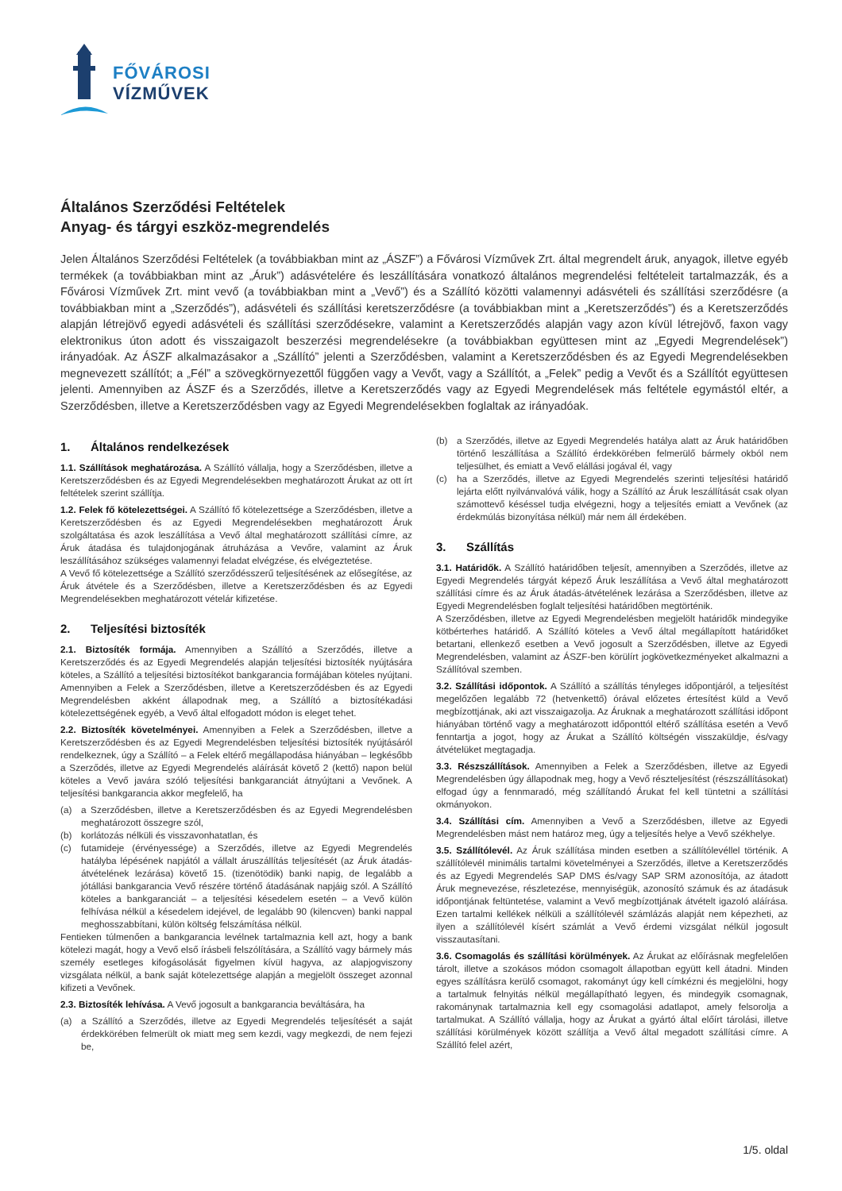FŐVÁROSI
VÍZMŰVEK
Általános Szerződési Feltételek
Anyag- és tárgyi eszköz-megrendelés
Jelen Általános Szerződési Feltételek (a továbbiakban mint az „ÁSZF”) a Fővárosi Vízművek Zrt. által megrendelt áruk, anyagok, illetve egyéb termékek (a továbbiakban mint az „Áruk”) adásvételére és leszállítására vonatkozó általános megrendelési feltételeit tartalmazzák, és a Fővárosi Vízművek Zrt. mint vevő (a továbbiakban mint a „Vevő”) és a Szállító közötti valamennyi adásvételi és szállítási szerződésre (a továbbiakban mint a „Szerződés”), adásvételi és szállítási keretszerződésre (a továbbiakban mint a „Keretszerződés”) és a Keretszerződés alapján létrejövő egyedi adásvételi és szállítási szerződésekre, valamint a Keretszerződés alapján vagy azon kívül létrejövő, faxon vagy elektronikus úton adott és visszaigazolt beszerzési megrendelésekre (a továbbiakban együttesen mint az „Egyedi Megrendelések”) irányadóak. Az ÁSZF alkalmazásakor a „Szállító” jelenti a Szerződésben, valamint a Keretszerződésben és az Egyedi Megrendelésekben megnevezett szállítót; a „Fél” a szövegkörnyezettől függően vagy a Vevőt, vagy a Szállítót, a „Felek” pedig a Vevőt és a Szállítót együttesen jelenti. Amennyiben az ÁSZF és a Szerződés, illetve a Keretszerződés vagy az Egyedi Megrendelések más feltétele egymástól eltér, a Szerződésben, illetve a Keretszerződésben vagy az Egyedi Megrendelésekben foglaltak az irányadóak.
1. Általános rendelkezések
1.1. Szállítások meghatározása. A Szállító vállalja, hogy a Szerződésben, illetve a Keretszerződésben és az Egyedi Megrendelésekben meghatározott Árukat az ott írt feltételek szerint szállítja.
1.2. Felek fő kötelezettségei. A Szállító fő kötelezettsége a Szerződésben, illetve a Keretszerződésben és az Egyedi Megrendelésekben meghatározott Áruk szolgáltatása és azok leszállítása a Vevő által meghatározott szállítási címre, az Áruk átadása és tulajdonjogának átruházása a Vevőre, valamint az Áruk leszállításához szükséges valamennyi feladat elvégzése, és elvégeztetése.
A Vevő fő kötelezettsége a Szállító szerződésszerű teljesítésének az elősegítése, az Áruk átvétele és a Szerződésben, illetve a Keretszerződésben és az Egyedi Megrendelésekben meghatározott vételár kifizetése.
2. Teljesítési biztosíték
2.1. Biztosíték formája. Amennyiben a Szállító a Szerződés, illetve a Keretszerződés és az Egyedi Megrendelés alapján teljesítési biztosíték nyújtására köteles, a Szállító a teljesítési biztosítékot bankgarancia formájában köteles nyújtani. Amennyiben a Felek a Szerződésben, illetve a Keretszerződésben és az Egyedi Megrendelésben akként állapodnak meg, a Szállító a biztosítékadási kötelezettségének egyéb, a Vevő által elfogadott módon is eleget tehet.
2.2. Biztosíték követelményei. Amennyiben a Felek a Szerződésben, illetve a Keretszerződésben és az Egyedi Megrendelésben teljesítési biztosíték nyújtásáról rendelkeznek, úgy a Szállító – a Felek eltérő megállapodása hiányában – legkésőbb a Szerződés, illetve az Egyedi Megrendelés aláírását követő 2 (kettő) napon belül köteles a Vevő javára szóló teljesítési bankgaranciát átnyújtani a Vevőnek. A teljesítési bankgarancia akkor megfelelő, ha
(a) a Szerződésben, illetve a Keretszerződésben és az Egyedi Megrendelésben meghatározott összegre szól,
(b) korlátozás nélküli és visszavonhatatlan, és
(c) futamideje (érvényessége) a Szerződés, illetve az Egyedi Megrendelés hatályba lépésének napjától a vállalt áruszállítás teljesítését (az Áruk átadás-átvételének lezárása) követő 15. (tizenötödik) banki napig, de legalább a jótállási bankgarancia Vevő részére történő átadásának napjáig szól. A Szállító köteles a bankgaranciát – a teljesítési késedelem esetén – a Vevő külön felhívása nélkül a késedelem idejével, de legalább 90 (kilencven) banki nappal meghosszabbítani, külön költség felszámítása nélkül.
Fentieken túlmenően a bankgarancia levélnek tartalmaznia kell azt, hogy a bank kötelezi magát, hogy a Vevő első írásbeli felszólítására, a Szállító vagy bármely más személy esetleges kifogásolását figyelmen kívül hagyva, az alapjogviszony vizsgálata nélkül, a bank saját kötelezettsége alapján a megjelölt összeget azonnal kifizeti a Vevőnek.
2.3. Biztosíték lehívása. A Vevő jogosult a bankgarancia beváltására, ha
(a) a Szállító a Szerződés, illetve az Egyedi Megrendelés teljesítését a saját érdekkörében felmerült ok miatt meg sem kezdi, vagy megkezdi, de nem fejezi be,
(b) a Szerződés, illetve az Egyedi Megrendelés hatálya alatt az Áruk határidőben történő leszállítása a Szállító érdekkörében felmerülő bármely okból nem teljesülhet, és emiatt a Vevő elállási jogával él, vagy
(c) ha a Szerződés, illetve az Egyedi Megrendelés szerinti teljesítési határidő lejárta előtt nyilvánvalóvá válik, hogy a Szállító az Áruk leszállítását csak olyan számottevő késéssel tudja elvégezni, hogy a teljesítés emiatt a Vevőnek (az érdekmúlás bizonyítása nélkül) már nem áll érdekében.
3. Szállítás
3.1. Határidők. A Szállító határidőben teljesít, amennyiben a Szerződés, illetve az Egyedi Megrendelés tárgyát képező Áruk leszállítása a Vevő által meghatározott szállítási címre és az Áruk átadás-átvételének lezárása a Szerződésben, illetve az Egyedi Megrendelésben foglalt teljesítési határidőben megtörténik.
A Szerződésben, illetve az Egyedi Megrendelésben megjelölt határidők mindegyike kötbérterhes határidő. A Szállító köteles a Vevő által megállapított határidőket betartani, ellenkező esetben a Vevő jogosult a Szerződésben, illetve az Egyedi Megrendelésben, valamint az ÁSZF-ben körülírt jogkövetkezményeket alkalmazni a Szállítóval szemben.
3.2. Szállítási időpontok. A Szállító a szállítás tényleges időpontjáról, a teljesítést megelőzően legalább 72 (hetvenkettő) órával előzetes értesítést küld a Vevő megbízottjának, aki azt visszaigazolja. Az Áruknak a meghatározott szállítási időpont hiányában történő vagy a meghatározott időponttól eltérő szállítása esetén a Vevő fenntartja a jogot, hogy az Árukat a Szállító költségén visszaküldje, és/vagy átvételüket megtagadja.
3.3. Részszállítások. Amennyiben a Felek a Szerződésben, illetve az Egyedi Megrendelésben úgy állapodnak meg, hogy a Vevő részteljesítést (részszállításokat) elfogad úgy a fennmaradó, még szállítandó Árukat fel kell tüntetni a szállítási okmányokon.
3.4. Szállítási cím. Amennyiben a Vevő a Szerződésben, illetve az Egyedi Megrendelésben mást nem határoz meg, úgy a teljesítés helye a Vevő székhelye.
3.5. Szállítólevél. Az Áruk szállítása minden esetben a szállítólevéllel történik. A szállítólevél minimális tartalmi követelményei a Szerződés, illetve a Keretszerződés és az Egyedi Megrendelés SAP DMS és/vagy SAP SRM azonosítója, az átadott Áruk megnevezése, részletezése, mennyiségük, azonosító számuk és az átadásuk időpontjának feltüntetése, valamint a Vevő megbízottjának átvételt igazoló aláírása. Ezen tartalmi kellékek nélküli a szállítólevél számlázás alapját nem képezheti, az ilyen a szállítólevél kísért számlát a Vevő érdemi vizsgálat nélkül jogosult visszautasítani.
3.6. Csomagolás és szállítási körülmények. Az Árukat az előírásnak megfelelően tárolt, illetve a szokásos módon csomagolt állapotban együtt kell átadni. Minden egyes szállításra kerülő csomagot, rakományt úgy kell címkézni és megjelölni, hogy a tartalmuk felnyitás nélkül megállapítható legyen, és mindegyik csomagnak, rakománynak tartalmaznia kell egy csomagolási adatlapot, amely felsorolja a tartalmukat. A Szállító vállalja, hogy az Árukat a gyártó által előírt tárolási, illetve szállítási körülmények között szállítja a Vevő által megadott szállítási címre. A Szállító felel azért,
1/5. oldal